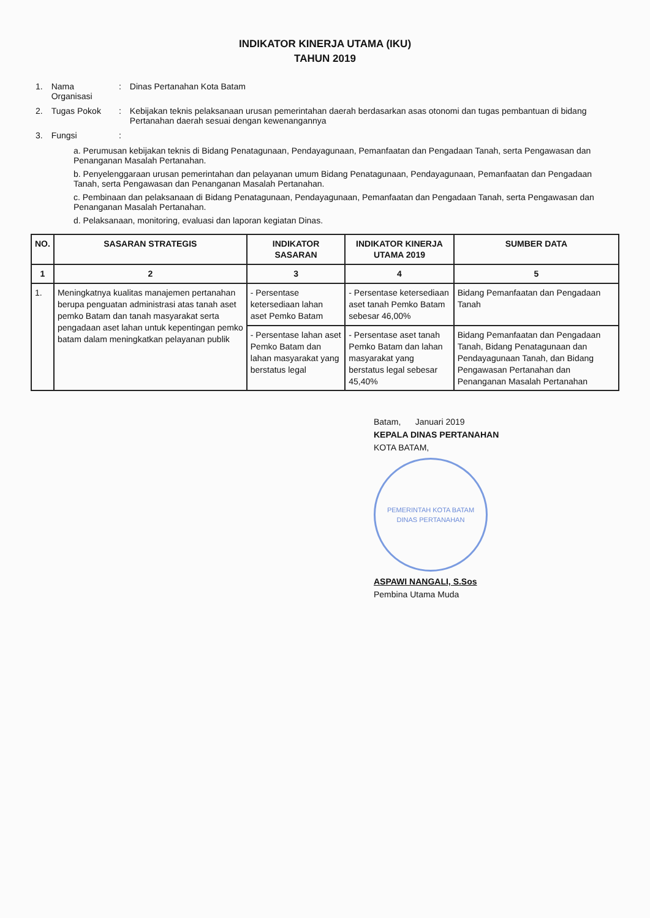INDIKATOR KINERJA UTAMA (IKU)
TAHUN 2019
| 1. | Nama Organisasi | : | Dinas Pertanahan Kota Batam |
| 2. | Tugas Pokok | : | Kebijakan teknis pelaksanaan urusan pemerintahan daerah berdasarkan asas otonomi dan tugas pembantuan di bidang Pertanahan daerah sesuai dengan kewenangannya |
| 3. | Fungsi | : | |
a. Perumusan kebijakan teknis di Bidang Penatagunaan, Pendayagunaan, Pemanfaatan dan Pengadaan Tanah, serta Pengawasan dan Penanganan Masalah Pertanahan.
b. Penyelenggaraan urusan pemerintahan dan pelayanan umum Bidang Penatagunaan, Pendayagunaan, Pemanfaatan dan Pengadaan Tanah, serta Pengawasan dan Penanganan Masalah Pertanahan.
c. Pembinaan dan pelaksanaan di Bidang Penatagunaan, Pendayagunaan, Pemanfaatan dan Pengadaan Tanah, serta Pengawasan dan Penanganan Masalah Pertanahan.
d. Pelaksanaan, monitoring, evaluasi dan laporan kegiatan Dinas.
| NO. | SASARAN STRATEGIS | INDIKATOR SASARAN | INDIKATOR KINERJA UTAMA 2019 | SUMBER DATA |
| --- | --- | --- | --- | --- |
| 1 | 2 | 3 | 4 | 5 |
| 1. | Meningkatnya kualitas manajemen pertanahan berupa penguatan administrasi atas tanah aset pemko Batam dan tanah masyarakat serta pengadaan aset lahan untuk kepentingan pemko batam dalam meningkatkan pelayanan publik | - Persentase ketersediaan lahan aset Pemko Batam | - Persentase ketersediaan aset tanah Pemko Batam sebesar 46,00% | Bidang Pemanfaatan dan Pengadaan Tanah |
| | | - Persentase lahan aset Pemko Batam dan lahan masyarakat yang berstatus legal | - Persentase aset tanah Pemko Batam dan lahan masyarakat yang berstatus legal sebesar 45,40% | Bidang Pemanfaatan dan Pengadaan Tanah, Bidang Penatagunaan dan Pendayagunaan Tanah, dan Bidang Pengawasan Pertanahan dan Penanganan Masalah Pertanahan |
Batam, Januari 2019
KEPALA DINAS PERTANAHAN
KOTA BATAM,
PEMERINTAH KOTA BATAM
DINAS PERTANAHAN
ASPAWI NANGALI, S.Sos
Pembina Utama Muda